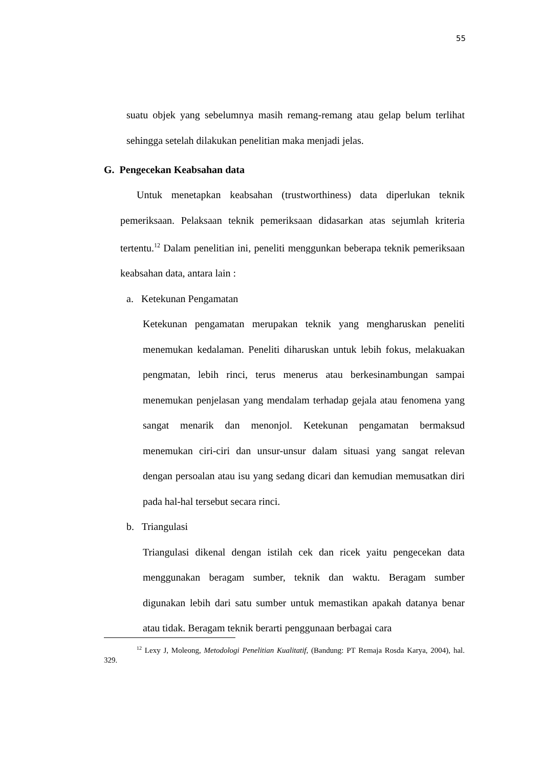55
suatu objek yang sebelumnya masih remang-remang atau gelap belum terlihat sehingga setelah dilakukan penelitian maka menjadi jelas.
G. Pengecekan Keabsahan data
Untuk menetapkan keabsahan (trustworthiness) data diperlukan teknik pemeriksaan. Pelaksaan teknik pemeriksaan didasarkan atas sejumlah kriteria tertentu.<sup>12</sup> Dalam penelitian ini, peneliti menggunkan beberapa teknik pemeriksaan keabsahan data, antara lain :
a. Ketekunan Pengamatan
Ketekunan pengamatan merupakan teknik yang mengharuskan peneliti menemukan kedalaman. Peneliti diharuskan untuk lebih fokus, melakuakan pengmatan, lebih rinci, terus menerus atau berkesinambungan sampai menemukan penjelasan yang mendalam terhadap gejala atau fenomena yang sangat menarik dan menonjol. Ketekunan pengamatan bermaksud menemukan ciri-ciri dan unsur-unsur dalam situasi yang sangat relevan dengan persoalan atau isu yang sedang dicari dan kemudian memusatkan diri pada hal-hal tersebut secara rinci.
b. Triangulasi
Triangulasi dikenal dengan istilah cek dan ricek yaitu pengecekan data menggunakan beragam sumber, teknik dan waktu. Beragam sumber digunakan lebih dari satu sumber untuk memastikan apakah datanya benar atau tidak. Beragam teknik berarti penggunaan berbagai cara
<sup>12</sup> Lexy J, Moleong, Metodologi Penelitian Kualitatif, (Bandung: PT Remaja Rosda Karya, 2004), hal. 329.